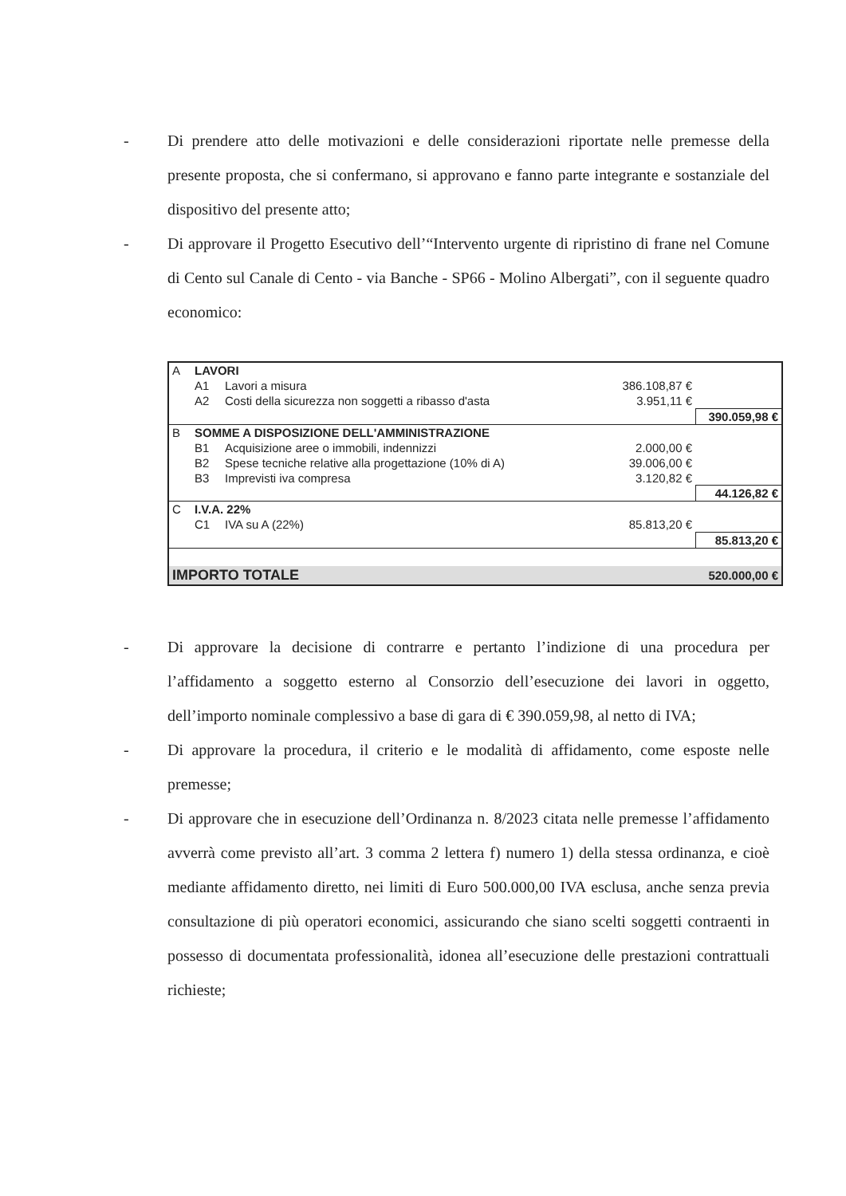- Di prendere atto delle motivazioni e delle considerazioni riportate nelle premesse della presente proposta, che si confermano, si approvano e fanno parte integrante e sostanziale del dispositivo del presente atto;
- Di approvare il Progetto Esecutivo dell’“Intervento urgente di ripristino di frane nel Comune di Cento sul Canale di Cento - via Banche - SP66 - Molino Albergati”, con il seguente quadro economico:
| A | LAVORI | | | |
| | A1 | Lavori a misura | 386.108,87 € | |
| | A2 | Costi della sicurezza non soggetti a ribasso d'asta | 3.951,11 € | |
| | | | | 390.059,98 € |
| B | SOMME A DISPOSIZIONE DELL'AMMINISTRAZIONE | | | |
| | B1 | Acquisizione aree o immobili, indennizzi | 2.000,00 € | |
| | B2 | Spese tecniche relative alla progettazione (10% di A) | 39.006,00 € | |
| | B3 | Imprevisti iva compresa | 3.120,82 € | |
| | | | | 44.126,82 € |
| C | I.V.A. 22% | | | |
| | C1 | IVA su A (22%) | 85.813,20 € | |
| | | | | 85.813,20 € |
| IMPORTO TOTALE | | | | 520.000,00 € |
- Di approvare la decisione di contrarre e pertanto l’indizione di una procedura per l’affidamento a soggetto esterno al Consorzio dell’esecuzione dei lavori in oggetto, dell’importo nominale complessivo a base di gara di € 390.059,98, al netto di IVA;
- Di approvare la procedura, il criterio e le modalità di affidamento, come esposte nelle premesse;
- Di approvare che in esecuzione dell’Ordinanza n. 8/2023 citata nelle premesse l’affidamento avverrà come previsto all’art. 3 comma 2 lettera f) numero 1) della stessa ordinanza, e cioè mediante affidamento diretto, nei limiti di Euro 500.000,00 IVA esclusa, anche senza previa consultazione di più operatori economici, assicurando che siano scelti soggetti contraenti in possesso di documentata professionalità, idonea all’esecuzione delle prestazioni contrattuali richieste;